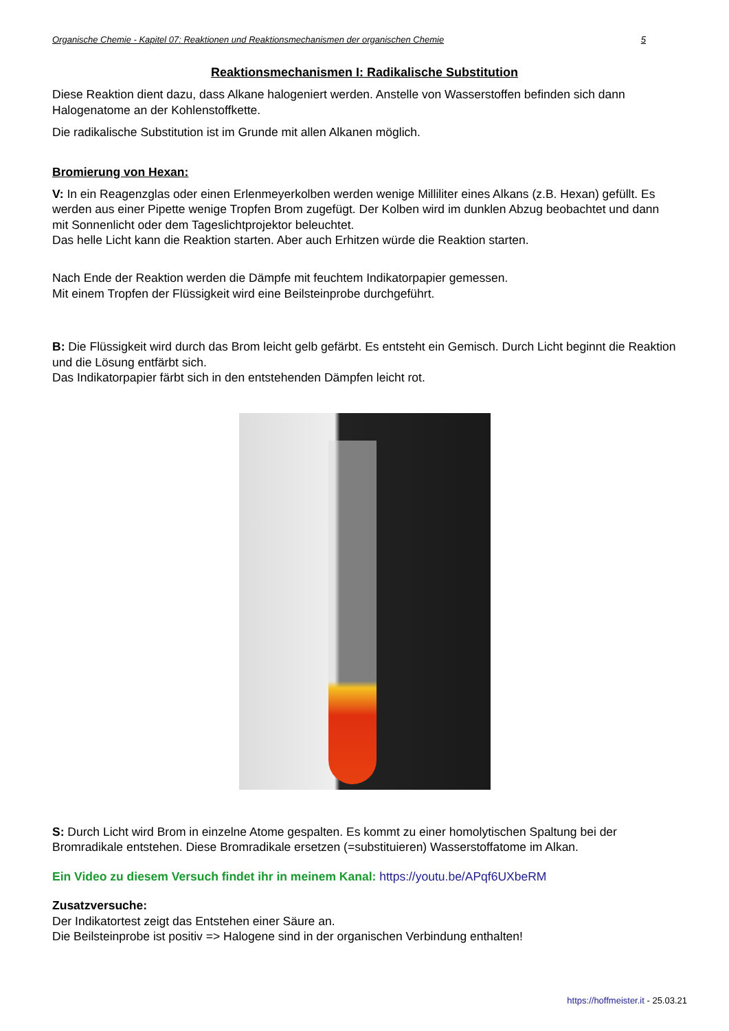Organische Chemie - Kapitel 07: Reaktionen und Reaktionsmechanismen der organischen Chemie 5
Reaktionsmechanismen I: Radikalische Substitution
Diese Reaktion dient dazu, dass Alkane halogeniert werden. Anstelle von Wasserstoffen befinden sich dann Halogenatome an der Kohlenstoffkette.
Die radikalische Substitution ist im Grunde mit allen Alkanen möglich.
Bromierung von Hexan:
V: In ein Reagenzglas oder einen Erlenmeyerkolben werden wenige Milliliter eines Alkans (z.B. Hexan) gefüllt. Es werden aus einer Pipette wenige Tropfen Brom zugefügt. Der Kolben wird im dunklen Abzug beobachtet und dann mit Sonnenlicht oder dem Tageslichtprojektor beleuchtet.
Das helle Licht kann die Reaktion starten. Aber auch Erhitzen würde die Reaktion starten.
Nach Ende der Reaktion werden die Dämpfe mit feuchtem Indikatorpapier gemessen.
Mit einem Tropfen der Flüssigkeit wird eine Beilsteinprobe durchgeführt.
B: Die Flüssigkeit wird durch das Brom leicht gelb gefärbt. Es entsteht ein Gemisch. Durch Licht beginnt die Reaktion und die Lösung entfärbt sich.
Das Indikatorpapier färbt sich in den entstehenden Dämpfen leicht rot.
S: Durch Licht wird Brom in einzelne Atome gespalten. Es kommt zu einer homolytischen Spaltung bei der Bromradikale entstehen. Diese Bromradikale ersetzen (=substituieren) Wasserstoffatome im Alkan.
Ein Video zu diesem Versuch findet ihr in meinem Kanal: https://youtu.be/APqf6UXbeRM
Zusatzversuche:
Der Indikatortest zeigt das Entstehen einer Säure an.
Die Beilsteinprobe ist positiv => Halogene sind in der organischen Verbindung enthalten!
https://hoffmeister.it - 25.03.21